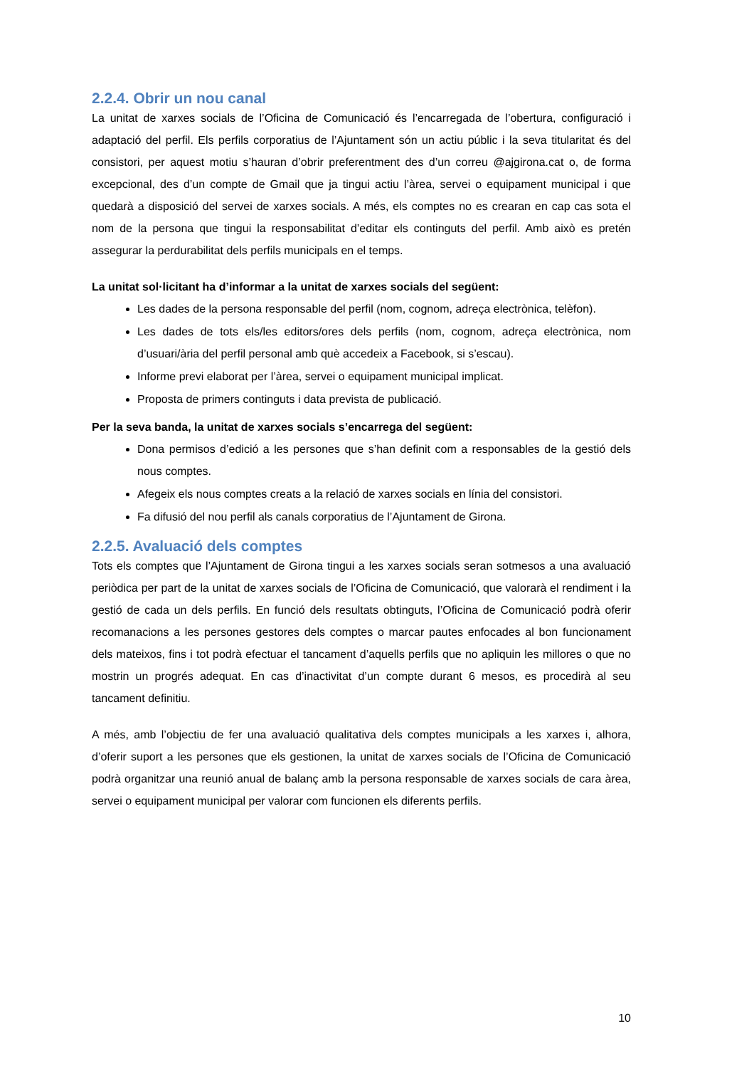2.2.4. Obrir un nou canal
La unitat de xarxes socials de l’Oficina de Comunicació és l’encarregada de l’obertura, configuració i adaptació del perfil. Els perfils corporatius de l’Ajuntament són un actiu públic i la seva titularitat és del consistori, per aquest motiu s’hauran d’obrir preferentment des d’un correu @ajgirona.cat o, de forma excepcional, des d’un compte de Gmail que ja tingui actiu l’àrea, servei o equipament municipal i que quedarà a disposició del servei de xarxes socials. A més, els comptes no es crearan en cap cas sota el nom de la persona que tingui la responsabilitat d’editar els continguts del perfil. Amb això es pretén assegurar la perdurabilitat dels perfils municipals en el temps.
La unitat sol·licitant ha d’informar a la unitat de xarxes socials del següent:
Les dades de la persona responsable del perfil (nom, cognom, adreça electrònica, telèfon).
Les dades de tots els/les editors/ores dels perfils (nom, cognom, adreça electrònica, nom d’usuari/ària del perfil personal amb què accedeix a Facebook, si s’escau).
Informe previ elaborat per l’àrea, servei o equipament municipal implicat.
Proposta de primers continguts i data prevista de publicació.
Per la seva banda, la unitat de xarxes socials s’encarrega del següent:
Dona permisos d’edició a les persones que s’han definit com a responsables de la gestió dels nous comptes.
Afegeix els nous comptes creats a la relació de xarxes socials en línia del consistori.
Fa difusió del nou perfil als canals corporatius de l’Ajuntament de Girona.
2.2.5. Avaluació dels comptes
Tots els comptes que l’Ajuntament de Girona tingui a les xarxes socials seran sotmesos a una avaluació periòdica per part de la unitat de xarxes socials de l’Oficina de Comunicació, que valorarà el rendiment i la gestió de cada un dels perfils. En funció dels resultats obtinguts, l’Oficina de Comunicació podrà oferir recomanacions a les persones gestores dels comptes o marcar pautes enfocades al bon funcionament dels mateixos, fins i tot podrà efectuar el tancament d’aquells perfils que no apliquin les millores o que no mostrin un progrés adequat. En cas d’inactivitat d’un compte durant 6 mesos, es procedirà al seu tancament definitiu.
A més, amb l’objectiu de fer una avaluació qualitativa dels comptes municipals a les xarxes i, alhora, d’oferir suport a les persones que els gestionen, la unitat de xarxes socials de l’Oficina de Comunicació podrà organitzar una reunió anual de balanç amb la persona responsable de xarxes socials de cara àrea, servei o equipament municipal per valorar com funcionen els diferents perfils.
10